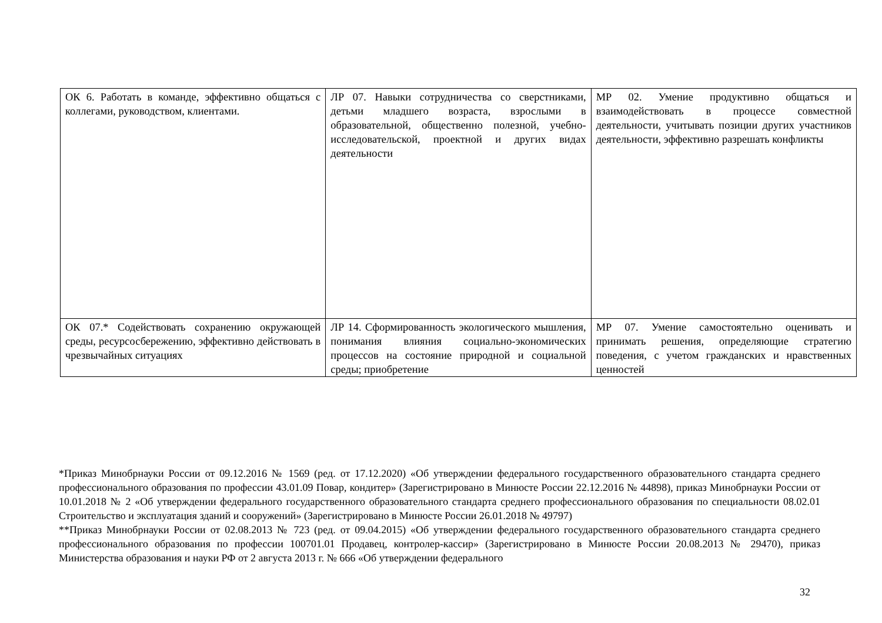| ОК 6. Работать в команде, эффективно общаться с коллегами, руководством, клиентами. | ЛР 07. Навыки сотрудничества со сверстниками, детьми младшего возраста, взрослыми в образовательной, общественно полезной, учебно-исследовательской, проектной и других видах деятельности | МР 02. Умение продуктивно общаться и взаимодействовать в процессе совместной деятельности, учитывать позиции других участников деятельности, эффективно разрешать конфликты |
| ОК 07.* Содействовать сохранению окружающей среды, ресурсосбережению, эффективно действовать в чрезвычайных ситуациях | ЛР 14. Сформированность экологического мышления, понимания влияния социально-экономических процессов на состояние природной и социальной среды; приобретение | МР 07. Умение самостоятельно оценивать и принимать решения, определяющие стратегию поведения, с учетом гражданских и нравственных ценностей |
*Приказ Минобрнауки России от 09.12.2016 № 1569 (ред. от 17.12.2020) «Об утверждении федерального государственного образовательного стандарта среднего профессионального образования по профессии 43.01.09 Повар, кондитер» (Зарегистрировано в Минюсте России 22.12.2016 № 44898), приказ Минобрнауки России от 10.01.2018 № 2 «Об утверждении федерального государственного образовательного стандарта среднего профессионального образования по специальности 08.02.01 Строительство и эксплуатация зданий и сооружений» (Зарегистрировано в Минюсте России 26.01.2018 № 49797)
**Приказ Минобрнауки России от 02.08.2013 № 723 (ред. от 09.04.2015) «Об утверждении федерального государственного образовательного стандарта среднего профессионального образования по профессии 100701.01 Продавец, контролер-кассир» (Зарегистрировано в Минюсте России 20.08.2013 № 29470), приказ Министерства образования и науки РФ от 2 августа 2013 г. № 666 «Об утверждении федерального
32